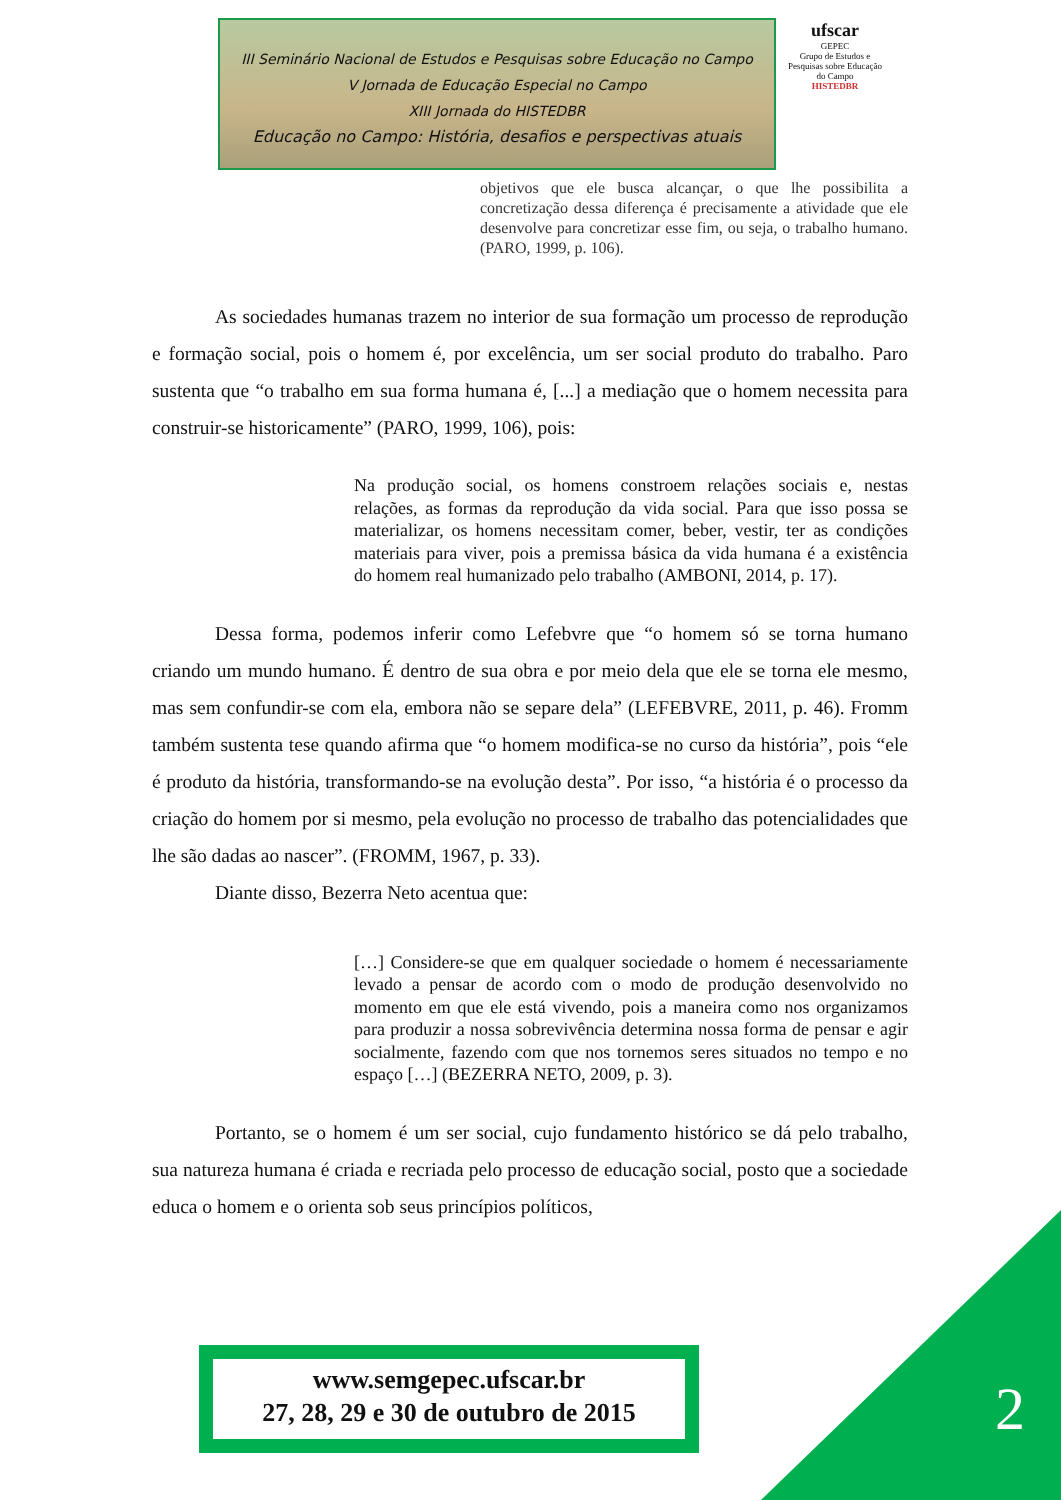III Seminário Nacional de Estudos e Pesquisas sobre Educação no Campo
V Jornada de Educação Especial no Campo
XIII Jornada do HISTEDBR
Educação no Campo: História, desafios e perspectivas atuais
ufscar
GEPEC
Grupo de Estudos e Pesquisas sobre Educação do Campo
HISTEDBR
objetivos que ele busca alcançar, o que lhe possibilita a concretização dessa diferença é precisamente a atividade que ele desenvolve para concretizar esse fim, ou seja, o trabalho humano. (PARO, 1999, p. 106).
As sociedades humanas trazem no interior de sua formação um processo de reprodução e formação social, pois o homem é, por excelência, um ser social produto do trabalho. Paro sustenta que “o trabalho em sua forma humana é, [...] a mediação que o homem necessita para construir-se historicamente” (PARO, 1999, 106), pois:
Na produção social, os homens constroem relações sociais e, nestas relações, as formas da reprodução da vida social. Para que isso possa se materializar, os homens necessitam comer, beber, vestir, ter as condições materiais para viver, pois a premissa básica da vida humana é a existência do homem real humanizado pelo trabalho (AMBONI, 2014, p. 17).
Dessa forma, podemos inferir como Lefebvre que “o homem só se torna humano criando um mundo humano. É dentro de sua obra e por meio dela que ele se torna ele mesmo, mas sem confundir-se com ela, embora não se separe dela” (LEFEBVRE, 2011, p. 46). Fromm também sustenta tese quando afirma que “o homem modifica-se no curso da história”, pois “ele é produto da história, transformando-se na evolução desta”. Por isso, “a história é o processo da criação do homem por si mesmo, pela evolução no processo de trabalho das potencialidades que lhe são dadas ao nascer”. (FROMM, 1967, p. 33).
Diante disso, Bezerra Neto acentua que:
[…] Considere-se que em qualquer sociedade o homem é necessariamente levado a pensar de acordo com o modo de produção desenvolvido no momento em que ele está vivendo, pois a maneira como nos organizamos para produzir a nossa sobrevivência determina nossa forma de pensar e agir socialmente, fazendo com que nos tornemos seres situados no tempo e no espaço […] (BEZERRA NETO, 2009, p. 3).
Portanto, se o homem é um ser social, cujo fundamento histórico se dá pelo trabalho, sua natureza humana é criada e recriada pelo processo de educação social, posto que a sociedade educa o homem e o orienta sob seus princípios políticos,
2
www.semgepec.ufscar.br
27, 28, 29 e 30 de outubro de 2015